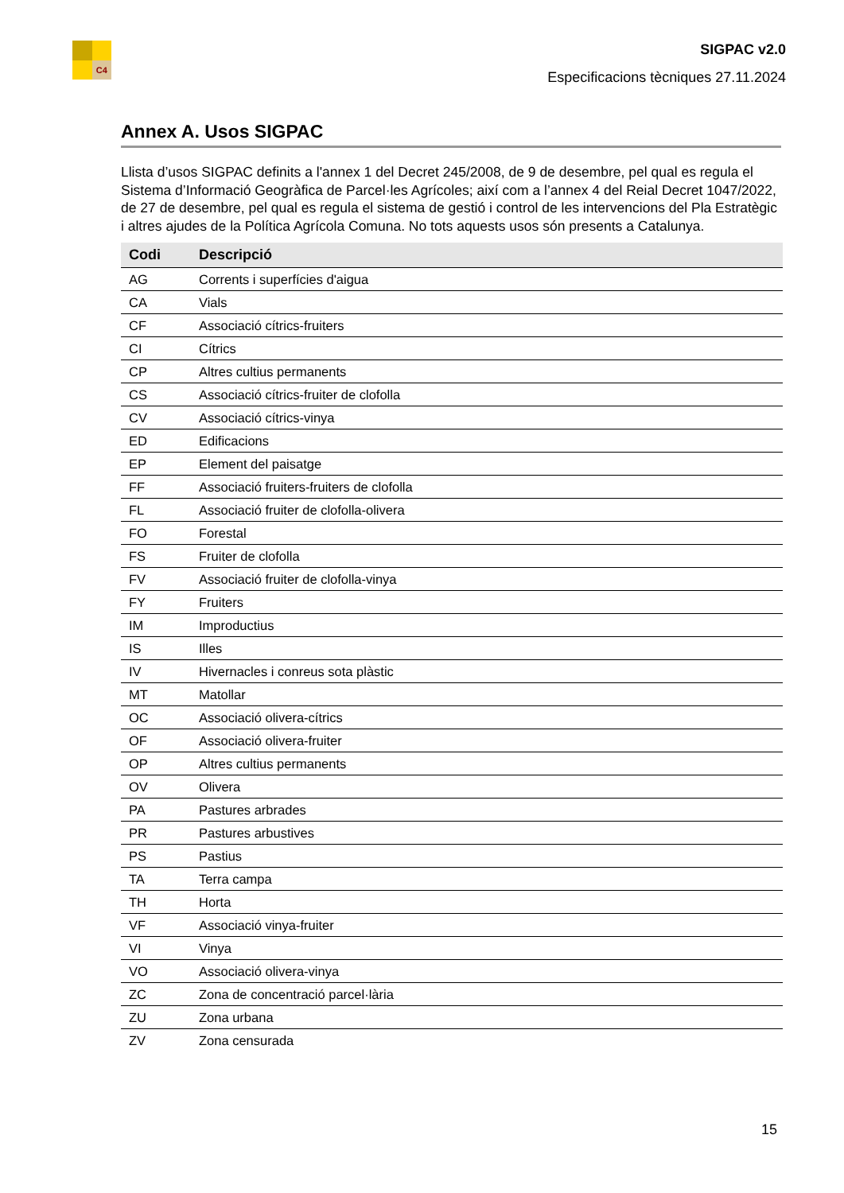C4
SIGPAC v2.0
Especificacions tècniques 27.11.2024
Annex A. Usos SIGPAC
Llista d’usos SIGPAC definits a l'annex 1 del Decret 245/2008, de 9 de desembre, pel qual es regula el Sistema d’Informació Geogràfica de Parcel·les Agrícoles; així com a l’annex 4 del Reial Decret 1047/2022, de 27 de desembre, pel qual es regula el sistema de gestió i control de les intervencions del Pla Estratègic i altres ajudes de la Política Agrícola Comuna. No tots aquests usos són presents a Catalunya.
| Codi | Descripció |
| --- | --- |
| AG | Corrents i superfícies d'aigua |
| CA | Vials |
| CF | Associació cítrics-fruiters |
| CI | Cítrics |
| CP | Altres cultius permanents |
| CS | Associació cítrics-fruiter de clofolla |
| CV | Associació cítrics-vinya |
| ED | Edificacions |
| EP | Element del paisatge |
| FF | Associació fruiters-fruiters de clofolla |
| FL | Associació fruiter de clofolla-olivera |
| FO | Forestal |
| FS | Fruiter de clofolla |
| FV | Associació fruiter de clofolla-vinya |
| FY | Fruiters |
| IM | Improductius |
| IS | Illes |
| IV | Hivernacles i conreus sota plàstic |
| MT | Matollar |
| OC | Associació olivera-cítrics |
| OF | Associació olivera-fruiter |
| OP | Altres cultius permanents |
| OV | Olivera |
| PA | Pastures arbrades |
| PR | Pastures arbustives |
| PS | Pastius |
| TA | Terra campa |
| TH | Horta |
| VF | Associació vinya-fruiter |
| VI | Vinya |
| VO | Associació olivera-vinya |
| ZC | Zona de concentració parcel·lària |
| ZU | Zona urbana |
| ZV | Zona censurada |
15